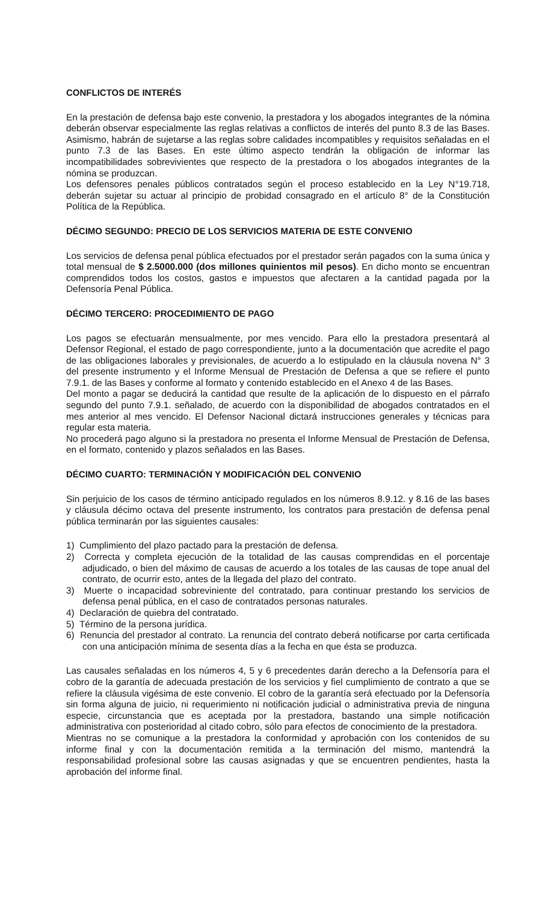CONFLICTOS DE INTERÉS
En la prestación de defensa bajo este convenio, la prestadora y los abogados integrantes de la nómina deberán observar especialmente las reglas relativas a conflictos de interés del punto 8.3 de las Bases. Asimismo, habrán de sujetarse a las reglas sobre calidades incompatibles y requisitos señaladas en el punto 7.3 de las Bases. En este último aspecto tendrán la obligación de informar las incompatibilidades sobrevivientes que respecto de la prestadora o los abogados integrantes de la nómina se produzcan.
Los defensores penales públicos contratados según el proceso establecido en la Ley N°19.718, deberán sujetar su actuar al principio de probidad consagrado en el artículo 8° de la Constitución Política de la República.
DÉCIMO SEGUNDO: PRECIO DE LOS SERVICIOS MATERIA DE ESTE CONVENIO
Los servicios de defensa penal pública efectuados por el prestador serán pagados con la suma única y total mensual de $ 2.5000.000 (dos millones quinientos mil pesos). En dicho monto se encuentran comprendidos todos los costos, gastos e impuestos que afectaren a la cantidad pagada por la Defensoría Penal Pública.
DÉCIMO TERCERO: PROCEDIMIENTO DE PAGO
Los pagos se efectuarán mensualmente, por mes vencido. Para ello la prestadora presentará al Defensor Regional, el estado de pago correspondiente, junto a la documentación que acredite el pago de las obligaciones laborales y previsionales, de acuerdo a lo estipulado en la cláusula novena N° 3 del presente instrumento y el Informe Mensual de Prestación de Defensa a que se refiere el punto 7.9.1. de las Bases y conforme al formato y contenido establecido en el Anexo 4 de las Bases.
Del monto a pagar se deducirá la cantidad que resulte de la aplicación de lo dispuesto en el párrafo segundo del punto 7.9.1. señalado, de acuerdo con la disponibilidad de abogados contratados en el mes anterior al mes vencido. El Defensor Nacional dictará instrucciones generales y técnicas para regular esta materia.
No procederá pago alguno si la prestadora no presenta el Informe Mensual de Prestación de Defensa, en el formato, contenido y plazos señalados en las Bases.
DÉCIMO CUARTO: TERMINACIÓN Y MODIFICACIÓN DEL CONVENIO
Sin perjuicio de los casos de término anticipado regulados en los números 8.9.12. y 8.16 de las bases y cláusula décimo octava del presente instrumento, los contratos para prestación de defensa penal pública terminarán por las siguientes causales:
1) Cumplimiento del plazo pactado para la prestación de defensa.
2) Correcta y completa ejecución de la totalidad de las causas comprendidas en el porcentaje adjudicado, o bien del máximo de causas de acuerdo a los totales de las causas de tope anual del contrato, de ocurrir esto, antes de la llegada del plazo del contrato.
3) Muerte o incapacidad sobreviniente del contratado, para continuar prestando los servicios de defensa penal pública, en el caso de contratados personas naturales.
4) Declaración de quiebra del contratado.
5) Término de la persona jurídica.
6) Renuncia del prestador al contrato. La renuncia del contrato deberá notificarse por carta certificada con una anticipación mínima de sesenta días a la fecha en que ésta se produzca.
Las causales señaladas en los números 4, 5 y 6 precedentes darán derecho a la Defensoría para el cobro de la garantía de adecuada prestación de los servicios y fiel cumplimiento de contrato a que se refiere la cláusula vigésima de este convenio. El cobro de la garantía será efectuado por la Defensoría sin forma alguna de juicio, ni requerimiento ni notificación judicial o administrativa previa de ninguna especie, circunstancia que es aceptada por la prestadora, bastando una simple notificación administrativa con posterioridad al citado cobro, sólo para efectos de conocimiento de la prestadora.
Mientras no se comunique a la prestadora la conformidad y aprobación con los contenidos de su informe final y con la documentación remitida a la terminación del mismo, mantendrá la responsabilidad profesional sobre las causas asignadas y que se encuentren pendientes, hasta la aprobación del informe final.